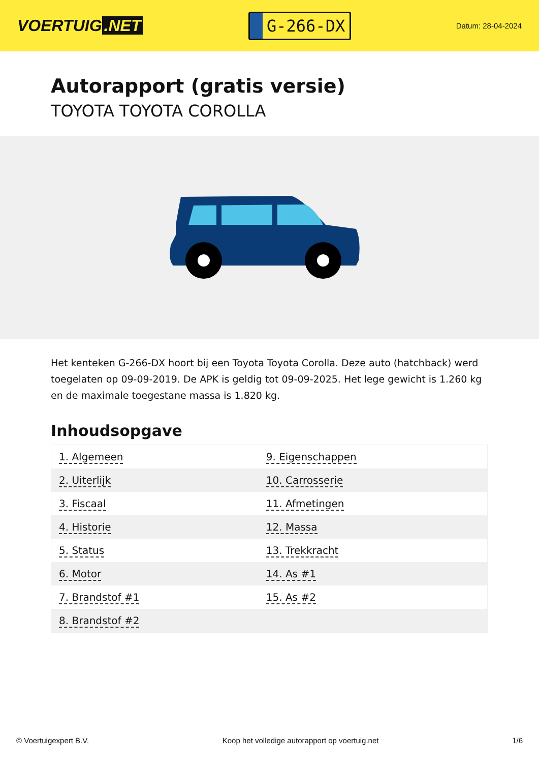VOERTUIG.NET
G-266-DX
Datum: 28-04-2024
Autorapport (gratis versie)
TOYOTA TOYOTA COROLLA
Het kenteken G-266-DX hoort bij een Toyota Toyota Corolla. Deze auto (hatchback) werd toegelaten op 09-09-2019. De APK is geldig tot 09-09-2025. Het lege gewicht is 1.260 kg en de maximale toegestane massa is 1.820 kg.
Inhoudsopgave
| 1. Algemeen | 9. Eigenschappen |
| 2. Uiterlijk | 10. Carrosserie |
| 3. Fiscaal | 11. Afmetingen |
| 4. Historie | 12. Massa |
| 5. Status | 13. Trekkracht |
| 6. Motor | 14. As #1 |
| 7. Brandstof #1 | 15. As #2 |
| 8. Brandstof #2 | |
© Voertuigexpert B.V. Koop het volledige autorapport op voertuig.net 1/6